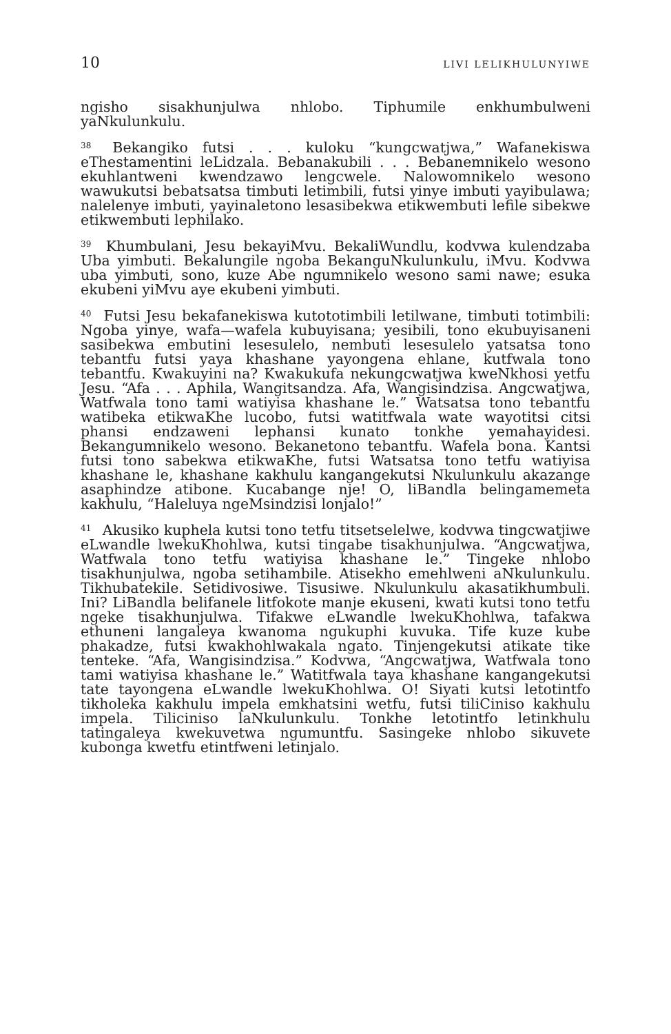10 LIVI LELIKHULUNYIWE
ngisho sisakhunjulwa nhlobo. Tiphumile enkhumbulweni yaNkulunkulu.
<sup>38</sup> Bekangiko futsi . . . kuloku “kungcwatjwa,” Wafanekiswa eThestamentini leLidzala. Bebanakubili . . . Bebanemnikelo wesono ekuhlantweni kwendzawo lengcwele. Nalowomnikelo wesono wawukutsi bebatsatsa timbuti letimbili, futsi yinye imbuti yayibulawa; nalelenye imbuti, yayinaletono lesasibekwa etikwembuti lefile sibekwe etikwembuti lephilako.
<sup>39</sup> Khumbulani, Jesu bekayiMvu. BekaliWundlu, kodvwa kulendzaba Uba yimbuti. Bekalungile ngoba BekanguNkulunkulu, iMvu. Kodvwa uba yimbuti, sono, kuze Abe ngumnikelo wesono sami nawe; esuka ekubeni yiMvu aye ekubeni yimbuti.
<sup>40</sup> Futsi Jesu bekafanekiswa kutototimbili letilwane, timbuti totimbili: Ngoba yinye, wafa—wafela kubuyisana; yesibili, tono ekubuyisaneni sasibekwa embutini lesesulelo, nembuti lesesulelo yatsatsa tono tebantfu futsi yaya khashane yayongena ehlane, kutfwala tono tebantfu. Kwakuyini na? Kwakukufa nekungcwatjwa kweNkhosi yetfu Jesu. “Afa . . . Aphila, Wangitsandza. Afa, Wangisindzisa. Angcwatjwa, Watfwala tono tami watiyisa khashane le.” Watsatsa tono tebantfu watibeka etikwaKhe lucobo, futsi watitfwala wate wayotitsi citsi phansi endzaweni lephansi kunato tonkhe yemahayidesi. Bekangumnikelo wesono. Bekanetono tebantfu. Wafela bona. Kantsi futsi tono sabekwa etikwaKhe, futsi Watsatsa tono tetfu watiyisa khashane le, khashane kakhulu kangangekutsi Nkulunkulu akazange asaphindze atibone. Kucabange nje! O, liBandla belingamemeta kakhulu, “Haleluya ngeMsindzisi lonjalo!”
<sup>41</sup> Akusiko kuphela kutsi tono tetfu titsetselelwe, kodvwa tingcwatjiwe eLwandle lwekuKhohlwa, kutsi tingabe tisakhunjulwa. “Angcwatjwa, Watfwala tono tetfu watiyisa khashane le.” Tingeke nhlobo tisakhunjulwa, ngoba setihambile. Atisekho emehlweni aNkulunkulu. Tikhubatekile. Setidivosiwe. Tisusiwe. Nkulunkulu akasatikhumbuli. Ini? LiBandla belifanele litfokote manje ekuseni, kwati kutsi tono tetfu ngeke tisakhunjulwa. Tifakwe eLwandle lwekuKhohlwa, tafakwa ethuneni langaleya kwanoma ngukuphi kuvuka. Tife kuze kube phakadze, futsi kwakhohlwakala ngato. Tinjengekutsi atikate tike tenteke. “Afa, Wangisindzisa.” Kodvwa, “Angcwatjwa, Watfwala tono tami watiyisa khashane le.” Watitfwala taya khashane kangangekutsi tate tayongena eLwandle lwekuKhohlwa. O! Siyati kutsi letotintfo tikholeka kakhulu impela emkhatsini wetfu, futsi tiliCiniso kakhulu impela. Tiliciniso laNkulunkulu. Tonkhe letotintfo letinkhulu tatingaleya kwekuvetwa ngumuntfu. Sasingeke nhlobo sikuvete kubonga kwetfu etintfweni letinjalo.